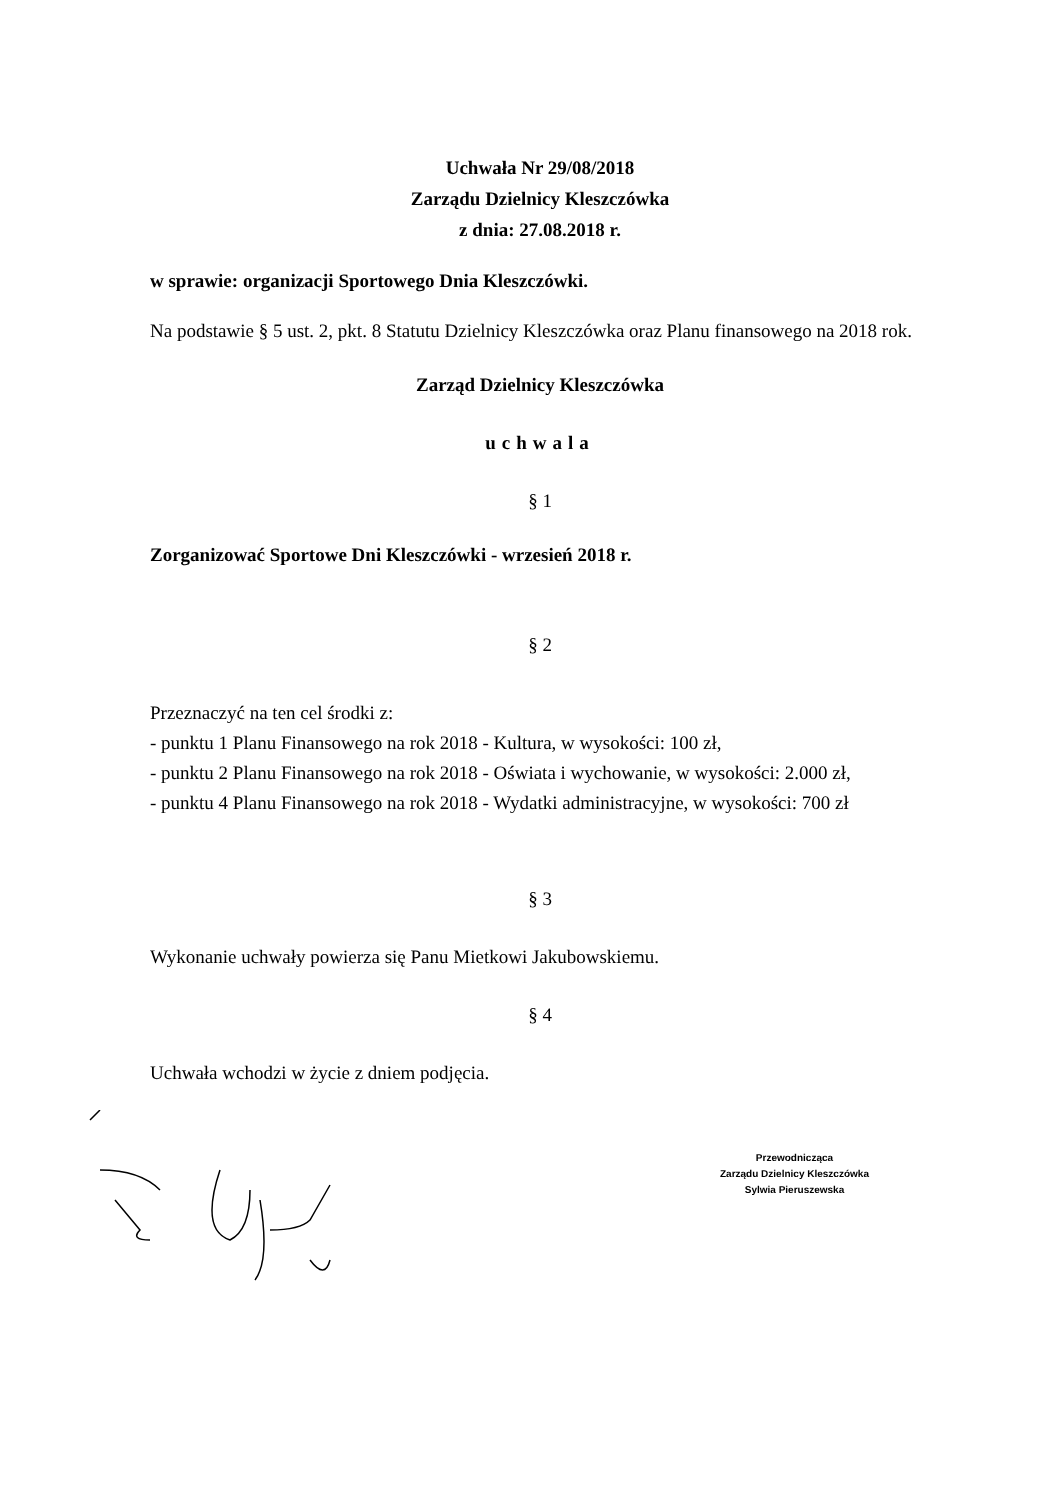Uchwała Nr 29/08/2018
Zarządu Dzielnicy Kleszczówka
z dnia: 27.08.2018 r.
w sprawie: organizacji Sportowego Dnia Kleszczówki.
Na podstawie § 5 ust. 2, pkt. 8 Statutu Dzielnicy Kleszczówka oraz Planu finansowego na 2018 rok.
Zarząd Dzielnicy Kleszczówka
uchwala
§ 1
Zorganizować Sportowe Dni Kleszczówki - wrzesień 2018 r.
§ 2
Przeznaczyć na ten cel środki z:
- punktu 1 Planu Finansowego na rok 2018 - Kultura, w wysokości: 100 zł,
- punktu 2 Planu Finansowego na rok 2018 - Oświata i wychowanie, w wysokości: 2.000 zł,
- punktu 4 Planu Finansowego na rok 2018 - Wydatki administracyjne, w wysokości: 700 zł
§ 3
Wykonanie uchwały powierza się Panu Mietkowi Jakubowskiemu.
§ 4
Uchwała wchodzi w życie z dniem podjęcia.
Przewodnicząca
Zarządu Dzielnicy Kleszczówka
Sylwia Pieruszewska